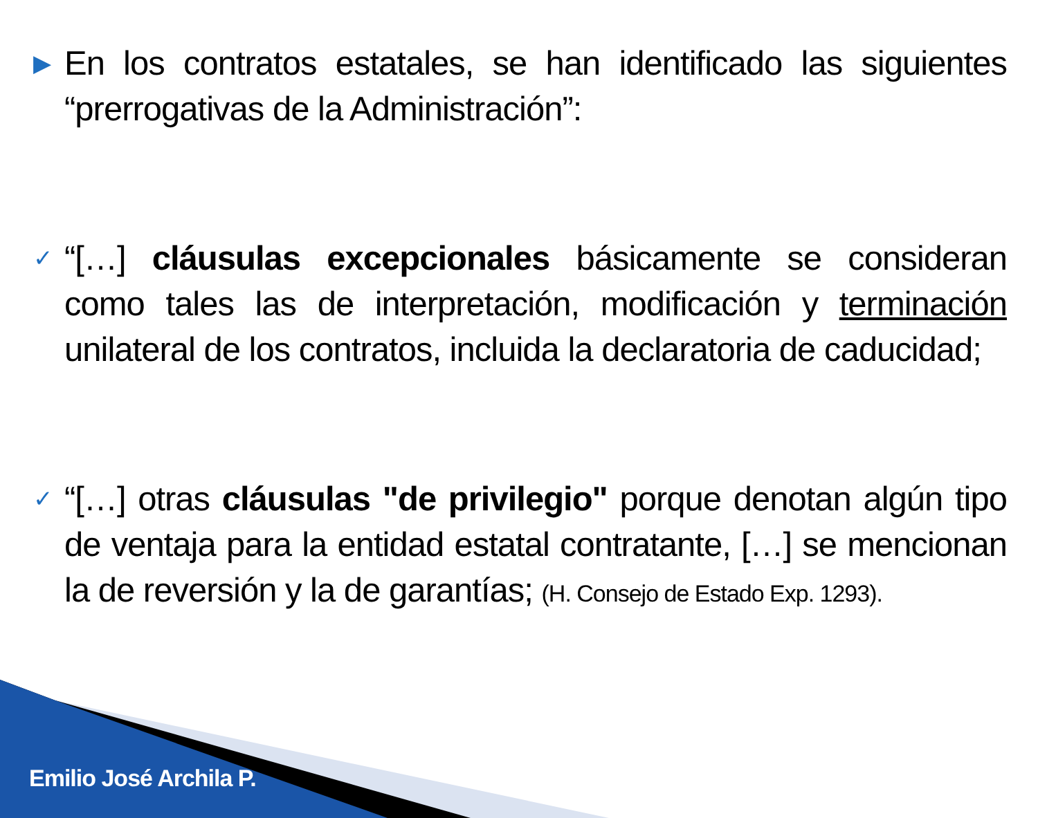▶ En los contratos estatales, se han identificado las siguientes “prerrogativas de la Administración”:
✓ “[…] cláusulas excepcionales básicamente se consideran como tales las de interpretación, modificación y terminación unilateral de los contratos, incluida la declaratoria de caducidad;
✓ “[…] otras cláusulas "de privilegio" porque denotan algún tipo de ventaja para la entidad estatal contratante, […] se mencionan la de reversión y la de garantías; (H. Consejo de Estado Exp. 1293).
Emilio José Archila P.